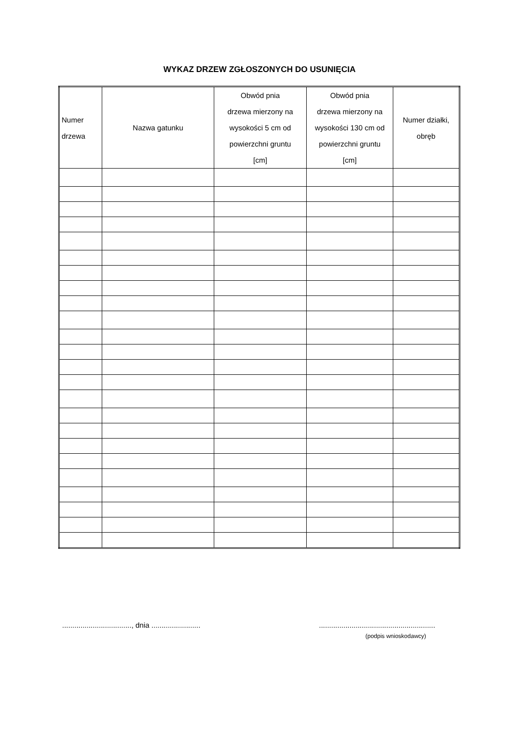WYKAZ DRZEW ZGŁOSZONYCH DO USUNIĘCIA
| Numer drzewa | Nazwa gatunku | Obwód pnia drzewa mierzony na wysokości 5 cm od powierzchni gruntu [cm] | Obwód pnia drzewa mierzony na wysokości 130 cm od powierzchni gruntu [cm] | Numer działki, obręb |
| --- | --- | --- | --- | --- |
.................................., dnia ........................ .........................................................
(podpis wnioskodawcy)